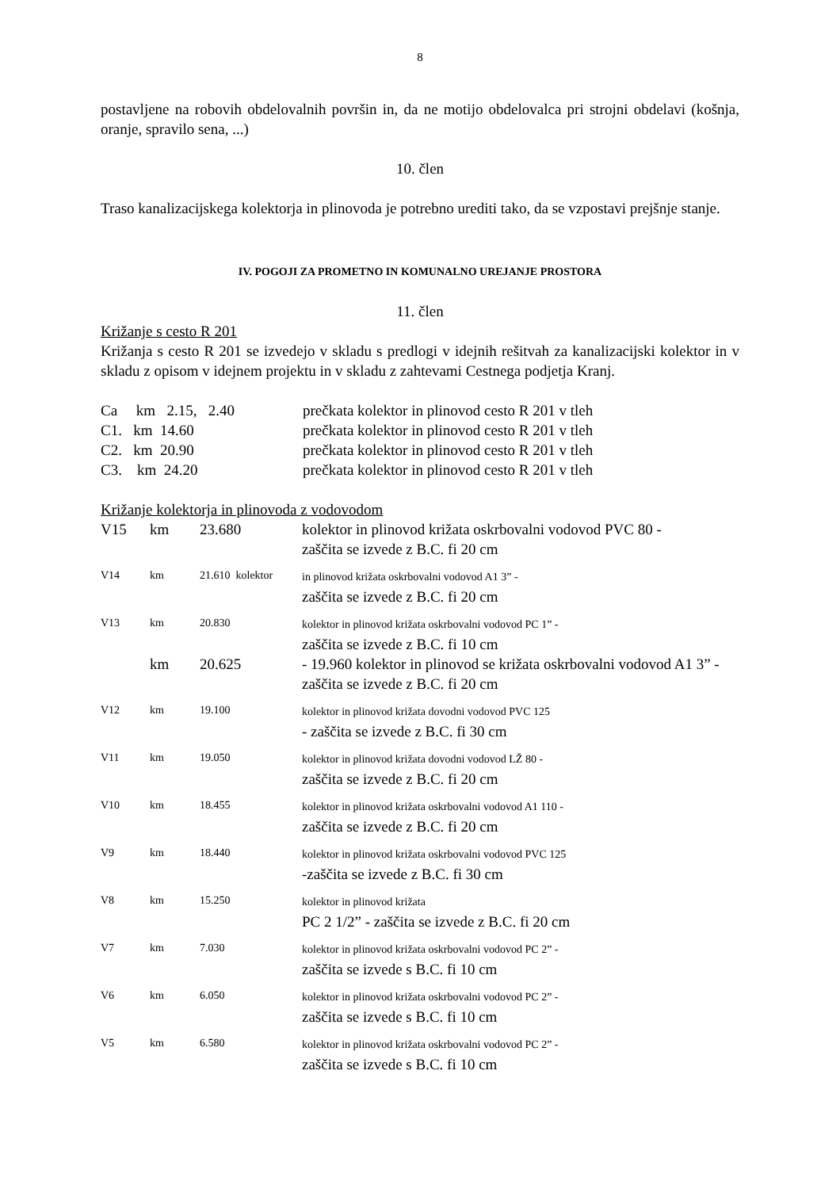8
postavljene na robovih obdelovalnih površin in, da ne motijo obdelovalca pri strojni obdelavi (košnja, oranje, spravilo sena, ...)
10. člen
Traso kanalizacijskega kolektorja in plinovoda je potrebno urediti tako, da se vzpostavi prejšnje stanje.
IV. POGOJI ZA PROMETNO IN KOMUNALNO UREJANJE PROSTORA
11. člen
Križanje s cesto R 201
Križanja s cesto R 201 se izvedejo v skladu s predlogi v idejnih rešitvah za kanalizacijski kolektor in v skladu z opisom v idejnem projektu in v skladu z zahtevami Cestnega podjetja Kranj.
| Ca km 2.15, 2.40 | prečkata kolektor in plinovod cesto R 201 v tleh |
| C1. km 14.60 | prečkata kolektor in plinovod cesto R 201 v tleh |
| C2. km 20.90 | prečkata kolektor in plinovod cesto R 201 v tleh |
| C3. km 24.20 | prečkata kolektor in plinovod cesto R 201 v tleh |
Križanje kolektorja in plinovoda z vodovodom
| V15 | km | 23.680 | kolektor in plinovod križata oskrbovalni vodovod PVC 80 - zaščita se izvede z B.C. fi 20 cm |
| V14 | km | 21.610 kolektor | in plinovod križata oskrbovalni vodovod A1 3” - zaščita se izvede z B.C. fi 20 cm |
| V13 | km | 20.830 | kolektor in plinovod križata oskrbovalni vodovod PC 1” - zaščita se izvede z B.C. fi 10 cm |
| | km | 20.625 | - 19.960 kolektor in plinovod se križata oskrbovalni vodovod A1 3” - zaščita se izvede z B.C. fi 20 cm |
| V12 | km | 19.100 | kolektor in plinovod križata dovodni vodovod PVC 125 - zaščita se izvede z B.C. fi 30 cm |
| V11 | km | 19.050 | kolektor in plinovod križata dovodni vodovod LŽ 80 - zaščita se izvede z B.C. fi 20 cm |
| V10 | km | 18.455 | kolektor in plinovod križata oskrbovalni vodovod A1 110 - zaščita se izvede z B.C. fi 20 cm |
| V9 | km | 18.440 | kolektor in plinovod križata oskrbovalni vodovod PVC 125 -zaščita se izvede z B.C. fi 30 cm |
| V8 | km | 15.250 | kolektor in plinovod križata PC 2 1/2” - zaščita se izvede z B.C. fi 20 cm |
| V7 | km | 7.030 | kolektor in plinovod križata oskrbovalni vodovod PC 2” - zaščita se izvede s B.C. fi 10 cm |
| V6 | km | 6.050 | kolektor in plinovod križata oskrbovalni vodovod PC 2” - zaščita se izvede s B.C. fi 10 cm |
| V5 | km | 6.580 | kolektor in plinovod križata oskrbovalni vodovod PC 2” - zaščita se izvede s B.C. fi 10 cm |